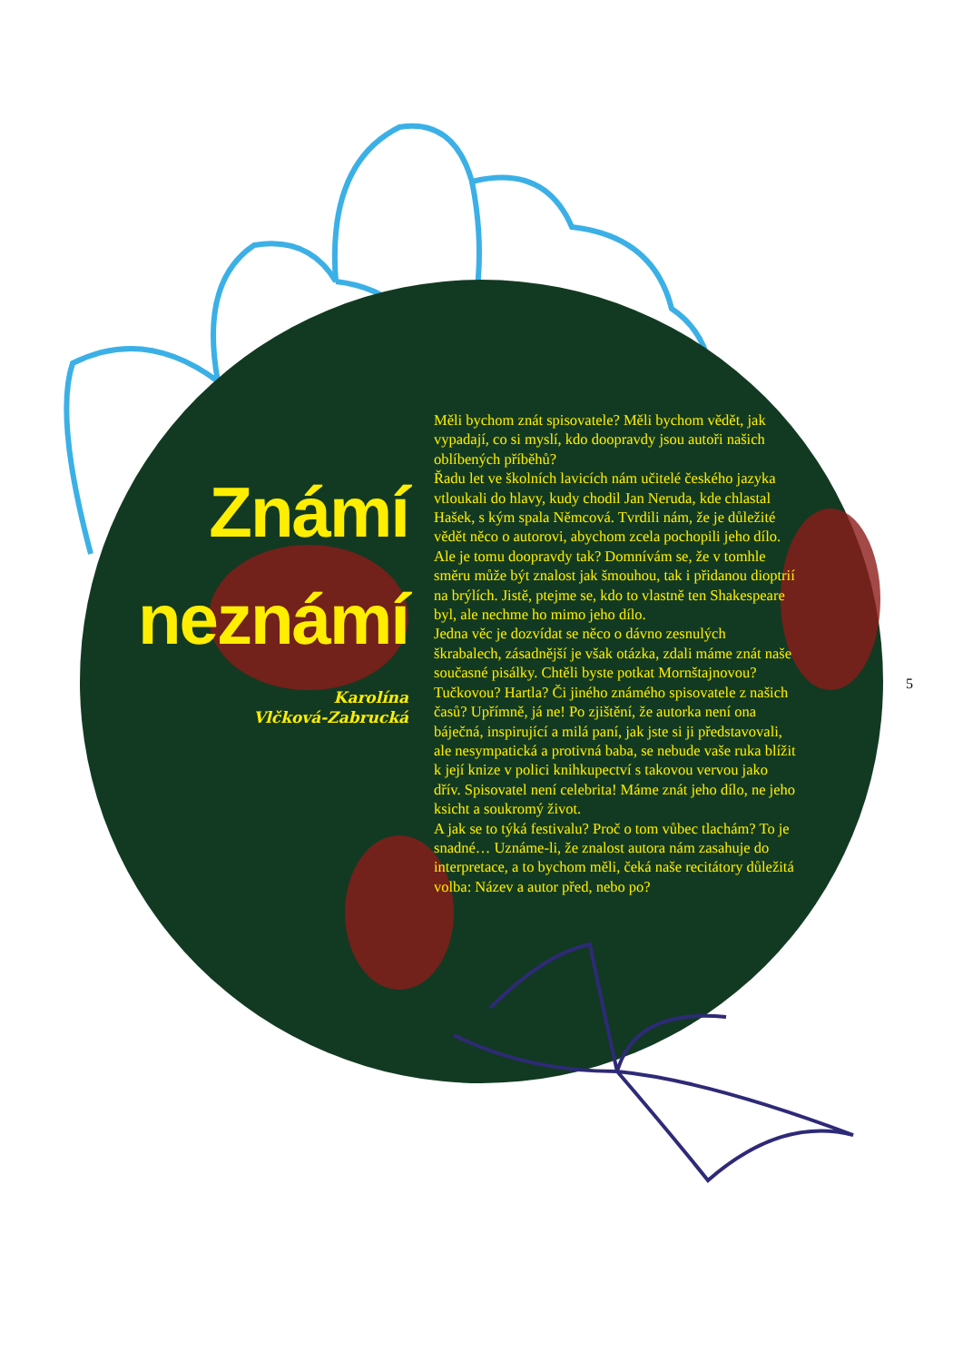Známí
neznámí
Karolína
Vlčková-Zabrucká
Měli bychom znát spisovatele? Měli bychom vědět, jak vypadají, co si myslí, kdo doopravdy jsou autoři našich oblíbených příběhů?
Řadu let ve školních lavicích nám učitelé českého jazyka vtloukali do hlavy, kudy chodil Jan Neruda, kde chlastal Hašek, s kým spala Němcová. Tvrdili nám, že je důležité vědět něco o autorovi, abychom zcela pochopili jeho dílo. Ale je tomu doopravdy tak? Domnívám se, že v tomhle směru může být znalost jak šmouhou, tak i přidanou dioptrií na brýlích. Jistě, ptejme se, kdo to vlastně ten Shake­speare byl, ale nechme ho mimo jeho dílo.
Jedna věc je dozvídat se něco o dávno zesnulých škrabalech, zásadnější je však otázka, zdali máme znát naše současné pisálky. Chtěli byste potkat Mornštajnovou? Tučkovou? Hartla? Či jiného známého spisovatele z našich časů? Upřímně, já ne! Po zjištění, že autorka není ona báječná, inspirující a milá paní, jak jste si ji představovali, ale nesym­patická a protivná baba, se nebude vaše ruka blížit k její knize v polici knihkupectví s takovou vervou jako dřív. Spisovatel není celebrita! Máme znát jeho dílo, ne jeho ksicht a soukromý život.
A jak se to týká festivalu? Proč o tom vůbec tla­chám? To je snadné… Uznáme-li, že znalost autora nám zasahuje do interpretace, a to bychom měli, čeká naše recitátory důležitá volba: Název a autor před, nebo po?
5